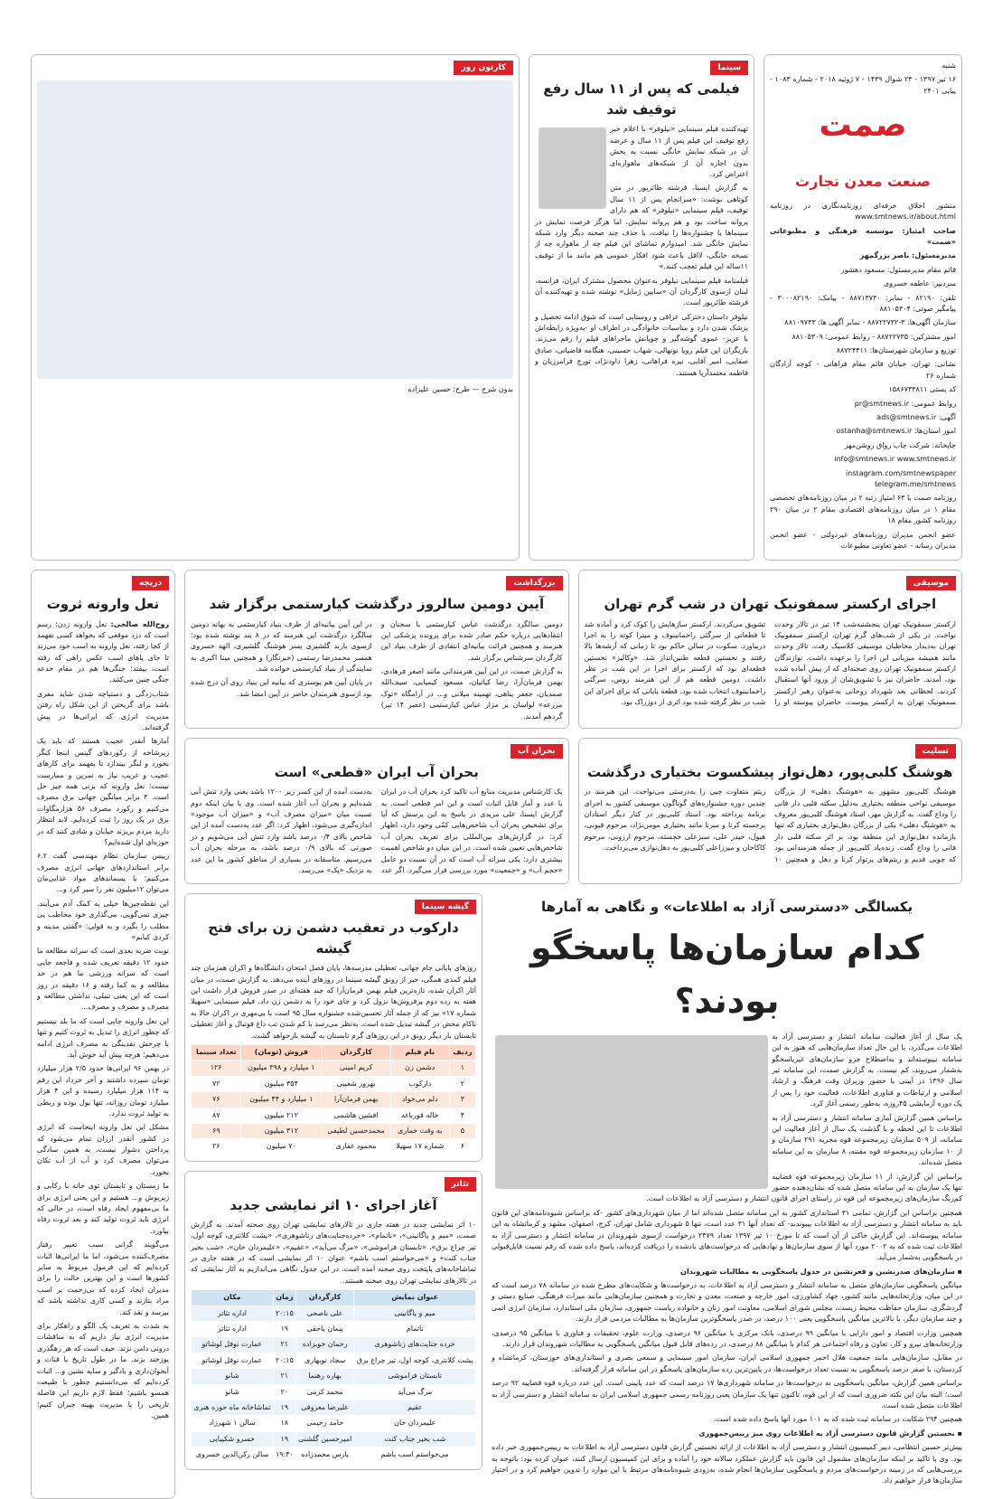شنبه
۱۶ تیر ۱۳۹۷ - ۲۳ شوال ۱۴۳۹ - ۷ ژوئیه ۲۰۱۸ - شماره ۱۰۸۳ - پیاپی ۲۴۰۱
صمت
صنعت معدن تجارت
منشور اخلاق حرفه‌ای روزنامه‌نگاری در روزنامه www.smtnews.ir/about.html
صاحب امتیاز: موسسه فرهنگی و مطبوعاتی «صمت»
مدیرمسئول: ناصر بزرگمهر
قائم مقام مدیرمسئول: مسعود دهشور
سردبیر: عاطفه خسروی
تلفن: ۸۲۱۹۰ - نمابر: ۸۸۷۱۳۷۳۰ - پیامک: ۳۰۰۰۸۲۱۹۰ - پیامگیر صوتی: ۸۸۱۰۵۳۰۴
سازمان آگهی‌ها: ۳-۸۸۷۲۲۷۳۲ - نمابر آگهی ها: ۸۸۱۰۹۷۳۳
امور مشترکین: ۸۸۷۲۲۷۳۵ - روابط عمومی: ۸۸۱۰۵۳۰۹
توزیع و سازمان شهرستان‌ها: ۸۸۷۲۴۴۱۱
نشانی: تهران، خیابان قائم مقام فراهانی - کوچه آزادگان شماره ۲۶
کد پستی ۱۵۸۶۷۳۳۸۱۱
روابط عمومی: pr@smtnews.ir
آگهی: ads@smtnews.ir
امور استان‌ها: ostanha@smtnews.ir
چاپخانه: شرکت چاپ رواق روشن‌مهر
info@smtnews.ir www.smtnews.ir
instagram.com/smtnewspaper telegram.me/smtnews
روزنامه صمت با ۶۳ امتیاز رتبه ۲ در میان روزنامه‌های تخصصی مقام ۱ در میان روزنامه‌های اقتصادی مقام ۲ در میان ۲۹۰ روزنامه کشور مقام ۱۸
عضو انجمن مدیران روزنامه‌های غیردولتی - عضو انجمن مدیران رسانه - عضو تعاونی مطبوعات
سینما
فیلمی که پس از ۱۱ سال رفع توقیف شد
تهیه‌کننده فیلم سینمایی «نیلوفر» با اعلام خبر رفع توقیف این فیلم پس از ۱۱ سال و عرضه آن در شبکه نمایش خانگی نسبت به پخش بدون اجازه آن از شبکه‌های ماهواره‌ای اعتراض کرد.
به گزارش ایسنا، فرشته طائرپور در متن کوتاهی نوشت: «سرانجام پس از ۱۱ سال توقیف، فیلم سینمایی «نیلوفر» که هم دارای پروانه ساخت بود و هم پروانه نمایش، اما هرگز فرصت نمایش در سینماها یا جشنواره‌ها را نیافت، با حذف چند صحنه دیگر وارد شبکه نمایش خانگی شد. امیدوارم تماشای این فیلم چه از ماهواره چه از نسخه خانگی، لااقل باعث شود افکار عمومی هم مانند ما از توقیف ۱۱ساله این فیلم تعجب کنند.»
فیلمنامه فیلم سینمایی نیلوفر به‌عنوان محصول مشترک ایران، فرانسه، لبنان ازسوی کارگردان آن «سابین ژمایل» نوشته شده و تهیه‌کننده آن فرشته طائرپور است.
نیلوفر داستان دخترکی عراقی و روستایی است که شوق ادامه تحصیل و پزشک شدن دارد و مناسبات خانوادگی در اطراف او -به‌ویژه رابطه‌اش با عزیز- عموی گوشه‌گیر و چوپانش ماجراهای فیلم را رقم می‌زند. بازیگران این فیلم رویا نونهالی، شهاب حسینی، هنگامه قاضیانی، صادق صفایی، امیر آقایی، نیره فراهانی، زهرا داودنژاد، تورج فرامرزیان و فاطمه معتمدآریا هستند.
کارتون روز
بدون شرح — طرح: حسین علیزاده
موسیقی
اجرای ارکستر سمفونیک تهران در شب گرم تهران
ارکستر سمفونیک تهران پنجشنبه‌شب ۱۴ تیر در تالار وحدت نواخت. در یکی از شب‌های گرم تهران، ارکستر سمفونیک تهران به‌دیدار مخاطبان موسیقی کلاسیک رفت. تالار وحدت مانند همیشه میزبانی این اجرا را برعهده داشت. نوازندگان ارکستر سمفونیک تهران روی صحنه‌ای که از پیش آماده شده بود، آمدند. حاضران نیز با تشویق‌شان از ورود آنها استقبال کردند. لحظاتی بعد شهرداد روحانی به‌عنوان رهبر ارکستر سمفونیک تهران به ارکستر پیوست. حاضران پیوسته او را تشویق می‌کردند. ارکستر سازهایش را کوک کرد و آماده شد تا قطعاتی از سرگئی راخمانینوف و میترا کوته را به اجرا دربیاورد. سکوت در سالن حاکم بود تا زمانی که آرشه‌ها بالا رفتند و نخستین قطعه طنین‌انداز شد. «وکالیز» نخستین قطعه‌ای بود که ارکستر برای اجرا در این شب در نظر داشت. دومین قطعه هم از این هنرمند روس، سرگئی راخمانینوف انتخاب شده بود. قطعه پایانی که برای اجرای این شب در نظر گرفته شده بود اثری از دوزراک بود.
بزرگداشت
آیین دومین سالروز درگذشت کیارستمی برگزار شد
دومین سالگرد درگذشت عباس کیارستمی با سخنان و انتقادهایی درباره حکم صادر شده برای پرونده پزشکی این هنرمند و همچنین قرائت بیانیه‌ای انتقادی از طرف بنیاد این کارگردان سرشناس برگزار شد.
به گزارش صمت، در این آیین هنرمندانی مانند اصغر فرهادی، بهمن فرمان‌آرا، رضا کیانیان، مسعود کیمیایی، سیف‌الله صمدیان، جعفر پناهی، تهمینه میلانی و... در آرامگاه «توک مزرعه» لواسان بر مزار عباس کیارستمی (عصر ۱۴ تیر) گردهم آمدند.
در این آیین بیانیه‌ای از طرف بنیاد کیارستمی به بهانه دومین سالگرد درگذشت این هنرمند که در ۸ بند نوشته شده بود؛ ازسوی باربد گلشیری پسر هوشنگ گلشیری، الهه خسروی همسر محمدرضا رستمی (خبرنگار) و همچنین مینا اکبری به نمایندگی از بنیاد کیارستمی خوانده شد.
در پایان آیین هم پوستری که بیانیه این بنیاد روی آن درج شده بود ازسوی هنرمندان حاضر در آیین امضا شد.
تسلیت
هوشنگ کلبی‌پور، دهل‌نواز پیشکسوت بختیاری درگذشت
هوشنگ کلبی‌پور مشهور به «هوشنگ دهلی» از بزرگان موسیقی نواحی منطقه بختیاری به‌دلیل سکته قلبی دار فانی را وداع گفت. به گزارش مهر، استاد هوشنگ کلبی‌پور معروف به «هوشنگ دهلی» یکی از بزرگان دهل‌نوازی بختیاری که تنها بازمانده دهل‌نوازی این منطقه بود، بر اثر سکته قلبی دار فانی را وداع گفت. زنده‌یاد کلبی‌پور از جمله هنرمندانی بود که چوبی قدیم و ریتم‌های پرتوار کرنا و دهل و همچنین ۱۰ ریتم متفاوت چپی را به‌درستی می‌نواخت. این هنرمند در چندین دوره جشنواره‌های گوناگون موسیقی کشور به اجرای برنامه پرداخته بود. استاد کلبی‌پور در کنار دیگر استادان برجسته کرنا و سرنا مانند بختیاری مومن‌نژاد، مرحوم قیونی، هیول، حیدر علی، سبزعلی خجسته، مرحوم ارزونی، مرحوم کاکاخان و میرزاعلی کلبی‌پور به دهل‌نوازی می‌پرداخت.
بحران آب
بحران آب ایران «قطعی» است
یک کارشناس مدیریت منابع آب تاکید کرد بحران آب در ایران با عدد و آمار قابل اثبات است و این امر قطعی است. به گزارش ایسنا، علی مریدی در پاسخ به این پرسش که آیا برای تشخیص بحران آب شاخص‌هایی کمّی وجود دارد، اظهار کرد: در گزارش‌های بین‌المللی برای تعریف بحران آب شاخص‌هایی تعیین شده است. در این میان دو شاخص اهمیت بیشتری دارد؛ یکی سرانه آب است که در آن نسبت دو عامل «حجم آب» و «جمعیت» مورد بررسی قرار می‌گیرد. اگر عدد به‌دست آمده از این کسر زیر ۱۲۰۰ باشد یعنی وارد تنش آبی شده‌ایم و بحران آب آغاز شده است. وی با بیان اینکه دوم نسبت میان «میزان مصرف آب» و «میزان آب موجود» اندازه‌گیری می‌شود، اظهار کرد: اگر عدد به‌دست آمده از این شاخص بالای ۰/۴ درصد باشد وارد تنش آبی می‌شویم و در صورتی که بالای ۰/۹ درصد باشد، به مرحله بحران آب می‌رسیم. متاسفانه در بسیاری از مناطق کشور ما این عدد به نزدیک «یک» می‌رسد.
یکسالگی «دسترسی آزاد به اطلاعات» و نگاهی به آمارها
کدام سازمان‌ها پاسخگو بودند؟
یک سال از آغاز فعالیت سامانه انتشار و دسترسی آزاد به اطلاعات می‌گذرد، با این حال تعداد سازمان‌هایی که هنوز به این سامانه نپیوسته‌اند و به‌اصطلاح جزو سازمان‌های غیرپاسخگو به‌شمار می‌روند، کم نیست. به گزارش صمت، این سامانه تیر سال ۱۳۹۶ در آیینی با حضور وزیران وقت فرهنگ و ارشاد اسلامی و ارتباطات و فناوری اطلاعات، فعالیت خود را پس از یک دوره آزمایشی ۴۵روزه، به‌طور رسمی آغاز کرد.
براساس همین گزارش آماری سامانه انتشار و دسترسی آزاد به اطلاعات تا این لحظه و با گذشت یک سال از آغاز فعالیت این سامانه، از ۵۰۹ سازمان زیرمجموعه قوه مجریه ۲۹۱ سازمان و از ۱۰ سازمان زیرمجموعه قوه مقننه، ۸ سازمان به این سامانه متصل شده‌اند.
براساس این گزارش، از ۱۱ سازمان زیرمجموعه قوه قضاییه تنها یک سازمان به این سامانه متصل شده که نشان‌دهنده حضور کم‌رنگ سازمان‌های زیرمجموعه این قوه در راستای اجرای قانون انتشار و دسترسی آزاد به اطلاعات است.
همچنین براساس این گزارش، تمامی ۳۱ استانداری کشور به این سامانه متصل شده‌اند اما از میان شهرداری‌های کشور -که براساس شیوه‌نامه‌های این قانون باید به سامانه انتشار و دسترسی آزاد به اطلاعات بپیوندند- که تعداد آنها ۳۱ عدد است، تنها ۵ شهرداری شامل تهران، کرج، اصفهان، مشهد و کرمانشاه به این سامانه پیوسته‌اند. این گزارش حاکی از آن است که تا مورخ ۱۰ تیر ۱۳۹۷ تعداد ۲۴۷۹ درخواست ازسوی شهروندان در سامانه انتشار و دسترسی آزاد به اطلاعات ثبت شده که به ۲۰۰۲ مورد آنها از سوی سازمان‌ها و نهادهایی که درخواست‌های یادشده را دریافت کرده‌اند، پاسخ داده شده که رقم نسبت قابل‌قبولی در پاسخگویی به‌شمار می‌آید.
▪ سازمان‌های صدرنشین و قعرنشین در جدول پاسخگویی به مطالبات شهروندان
میانگین پاسخگویی سازمان‌های متصل به سامانه انتشار و دسترسی آزاد به اطلاعات، به درخواست‌ها و شکایت‌های مطرح شده در سامانه ۷۸ درصد است که در این میان، وزارتخانه‌هایی مانند کشور، جهاد کشاورزی، امور خارجه و صنعت، معدن و تجارت و همچنین سازمان‌هایی مانند میراث فرهنگی، صنایع دستی و گردشگری، سازمان حفاظت محیط زیست، مجلس شورای اسلامی، معاونت امور زنان و خانواده ریاست جمهوری، سازمان ملی استاندارد، سازمان انرژی اتمی و چند سازمان دیگر، با بالاترین میانگین پاسخگویی یعنی ۱۰۰ درصد، در صدر پاسخگوترین سازمان‌ها به مطالبات مردمی قرار دارند.
همچنین وزارت اقتصاد و امور دارایی با میانگین ۹۹ درصدی، بانک مرکزی با میانگین ۹۶ درصدی، وزارت علوم، تحقیقات و فناوری با میانگین ۹۵ درصدی، وزارتخانه‌های نیرو و کار، تعاون و رفاه اجتماعی هر کدام با میانگین ۸۸ درصدی، در رده‌های قابل قبول میانگین پاسخگویی به مطالبات شهروندان قرار دارند.
در مقابل، سازمان‌هایی مانند جمعیت هلال احمر جمهوری اسلامی ایران، سازمان امور سینمایی و سمعی بصری و استانداری‌های خوزستان، کرمانشاه و کردستان، با صفر درصد پاسخگویی به نسبت تعداد درخواست‌ها، در پایین‌ترین رده سازمان‌های پاسخگو در این سامانه قرار گرفته‌اند.
براساس همین گزارش، میانگین پاسخگویی به درخواست‌ها در سامانه شهرداری‌ها ۱۷ درصد است که عدد پایینی است. این عدد درباره قوه قضاییه ۹۲ درصد است؛ البته بیان این نکته ضروری است که از این قوه، تاکنون تنها یک سازمان یعنی روزنامه رسمی جمهوری اسلامی ایران به سامانه انتشار و دسترسی آزاد به اطلاعات متصل شده است.
همچنین ۲۹۴ شکایت در سامانه ثبت شده که به ۱۰۱ مورد آنها پاسخ داده شده است.
▪ نخستین گزارش قانون دسترسی آزاد به اطلاعات روی میز رییس‌جمهوری
پیش‌تر حسین انتظامی، دبیر کمیسیون انتشار و دسترسی آزاد به اطلاعات از ارائه نخستین گزارش قانون دسترسی آزاد به اطلاعات به رییس‌جمهوری خبر داده بود. وی با تاکید بر اینکه سازمان‌های مشمول این قانون باید گزارش عملکرد سالانه خود را آماده و برای این کمیسیون ارسال کنند، عنوان کرده بود: باتوجه به بررسی‌هایی که در زمینه درخواست‌های مردم و پاسخگویی سازمان‌ها انجام شده، به‌زودی شیوه‌نامه‌های مرتبط با این موارد را تدوین خواهیم کرد و در اختیار سازمان‌ها قرار خواهیم داد.
گیشه سینما
دارکوب در تعقیب دشمن زن برای فتح گیشه
روزهای پایانی جام جهانی، تعطیلی مدرسه‌ها، پایان فصل امتحان دانشگاه‌ها و اکران همزمان چند فیلم کمدی همگی، خبر از رونق گیشه سینما در روزهای آینده می‌دهد. به گزارش صمت، در میان آثار اکران شده، تازه‌ترین فیلم بهمن فرمان‌آرا که چند هفته‌ای در صدر فروش قرار داشت این هفته به رده دوم پرفروش‌ها نزول کرد و جای خود را به دشمن زن داد. فیلم سینمایی «سهیلا شماره ۱۷» نیز که از جمله آثار تحسین‌شده جشنواره سال ۹۵ است با بی‌مهری در اکران حالا به ناکام محض در گیشه تبدیل شده است. بەنظر می‌رسد با کم شدن تب داغ فوتبال و آغاز تعطیلی تابستان بار دیگر رونق در این روزهای گرم تابستان به گیشه بازخواهد گشت.
| ردیف | نام فیلم | کارگردان | فروش (تومان) | تعداد سینما |
| --- | --- | --- | --- | --- |
| ۱ | دشمن زن | کریم امینی | ۱ میلیارد و ۳۹۸ میلیون | ۱۲۶ |
| ۲ | دارکوب | بهروز شعیبی | ۳۵۴ میلیون | ۷۲ |
| ۳ | دلم می‌خواد | بهمن فرمان‌آرا | ۱ میلیارد و ۴۴ میلیون | ۷۶ |
| ۴ | خاله قورباغه | افشین هاشمی | ۲۱۲ میلیون | ۸۷ |
| ۵ | به وقت خماری | محمدحسین لطیفی | ۳۱۲ میلیون | ۶۹ |
| ۶ | شماره ۱۷ سهیلا | محمود غفاری | ۷۰ میلیون | ۲۶ |
تئاتر
آغاز اجرای ۱۰ اثر نمایشی جدید
۱۰ اثر نمایشی جدید در هفته جاری در تالارهای نمایشی تهران روی صحنه آمدند. به گزارش صمت، «میم و پاگانینی»، «ناتمام»، «خرده‌جنایت‌های زناشوهری»، «پشت کلانتری، کوچه اول، تیر چراغ برق»، «تابستان فراموشی»، «مرگ می‌آید»، «عقیم»، «علیمردان خان»، «شب بخیر جناب کنت» و «می‌خواستم اسب باشم» عنوان ۱۰ اثر نمایشی است که در هفته جاری در تماشاخانه‌های پایتخت روی صحنه آمده است. در این جدول نگاهی می‌اندازیم به آثار نمایشی که در تالارهای نمایشی تهران روی صحنه هستند.
| عنوان نمایش | کارگردان | زمان | مکان |
| --- | --- | --- | --- |
| میم و پاگانینی | علی ناصحی | ۲۰:۱۵ | اداره تئاتر |
| ناتمام | پیمان یاحقی | ۱۹ | اداره تئاتر |
| خرده جنایت‌های زناشوهری | رحمان خوبزاده | ۲۱ | عمارت نوفل لوشاتو |
| پشت کلانتری، کوچه اول، تیر چراغ برق | سجاد نوبهاری | ۲۰:۱۵ | عمارت نوفل لوشاتو |
| تابستان فراموشی | بهاره رهنما | ۲۱ | شانو |
| مرگ می‌آید | محمد کرمی | ۲۰ | شانو |
| عقیم | علیرضا معروفی | ۱۹ | تماشاخانه ماه حوزه هنری |
| علیمردان خان | حامد رحیمی | ۱۸ | سالن ۱ شهرزاد |
| شب بخیر جناب کنت | امیرحسین گلشنی | ۱۹ | خسرو شکیبایی |
| می‌خواستم اسب باشم | پارس محمدزاده | ۱۹:۳۰ | سالن رکن‌الدین خسروی |
دریچه
نعل وارونه ثروت
روح‌الله صالحی: نعل وارونه زدن؛ رسم است که دزد موقعی که بخواهد کسی نفهمد از کجا رفته، نعل وارونه به اسب خود می‌زند تا جای پاهای اسب عکس راهی که رفته است، بیفتد؛ جنگی‌ها هم در مقام خدعه جنگی چنین می‌کنند.
شتاب‌زدگی و دستپاچه شدن شاید مفری باشد برای گریختن از این شکل راه رفتن مدیریت انرژی که ایرانی‌ها در پیش گرفته‌اند.
آمارها آنقدر عجیب هستند که باید یک زیرشاخه از رکوردهای گینس اینجا کنگر بخورد و لنگر بیندازد تا بفهمد برای کارهای عجیب و غریب نیاز به تمرین و ممارست نیست؛ نعل وارونه که بزنی همه چیز حل است. ۳ برابر میانگین جهانی برق مصرف می‌کنیم و رکورد مصرف ۵۶ هزارمگاوات برق در یک روز را ثبت کرده‌ایم. لابد انتظار دارید مردم بریزند خیابان و شادی کنند که در حوزه‌ای اول شده‌ایم؟
رییس سازمان نظام مهندسی گفت ۶.۲ برابر استانداردهای جهانی انرژی مصرف می‌کنیم؛ با پسماندهای مواد غذایی‌مان می‌توان ۱۲میلیون نفر را سیر کرد و...
این نقطه‌چین‌ها خیلی به کمک آدم می‌آیند. چیزی نمی‌گویی، می‌گذاری خود مخاطب پی مطلب را بگیرد و به قولی: «گفتی مدینه و کردی کبابم»
نوبت ضربه بعدی است که سرانه مطالعه ما حدود ۱۲ دقیقه تعریف شده و فاجعه جایی است که سرانه ورزشی ما هم در حد مطالعه و به کما رفته و ۱۶ دقیقه در روز است که این یعنی تنبلی، نداشتن مطالعه و مصرف و مصرف و مصرف...
این نعل وارونه جایی است که ما بلد نیستیم که چطور انرژی را تبدیل به ثروت کنیم و تنها با چرخش نقدینگی به مصرف انرژی ادامه می‌دهیم؛ هرچه پیش آید خوش آید.
در بهمن ۹۶ ایرانی‌ها حدود ۲/۵ هزار میلیارد تومان سپرده داشتند و آخر خرداد این رقم به ۱۱۴ هزار میلیارد رسیده و این ۴ هزار میلیارد تومان روزانه، تنها پول بوده و ربطی به تولید ثروت ندارد.
مشکل این نعل وارونه اینجاست که انرژی در کشور آنقدر ارزان تمام می‌شود که پرداختن دشوار نیست، به همین سادگی می‌توان مصرف کرد و آب از آب تکان نخورد.
ما زمستان و تابستان توی خانه با رکابی و زیرپوش و... هستیم و این یعنی انرژی برای ما بی‌مفهوم ایجاد رفاه است، در حالی که انرژی باید ثروت تولید کند و بعد ثروت رفاه بیاورد.
می‌گویند گرانی سبب تغییر رفتار مصرف‌کننده می‌شود، اما ما ایرانی‌ها اثبات کرده‌ایم که این فرمول مربوط به سایر کشورها است و این بهترین حالت را برای مدیران ایجاد کرده که بی‌زحمت بر اسب مراد بتازند و کسی کاری نداشته باشد که بپرسد و نقد کند.
به شدت به تعریف یک الگو و راهکار برای مدیریت انرژی نیاز داریم که به مناقشات درونی دامن نزند. حیف است که هر رهگذری پوزخند بزند. ما در طول تاریخ با قنات و آبخوان‌داری و بادگیر و سایه نشین و... اثبات کرده‌ایم که می‌دانستیم چطور با طبیعت همسو باشیم؛ فقط لازم داریم این فاصله تاریخی را با مدیریت بهینه جبران کنیم؛ همین.